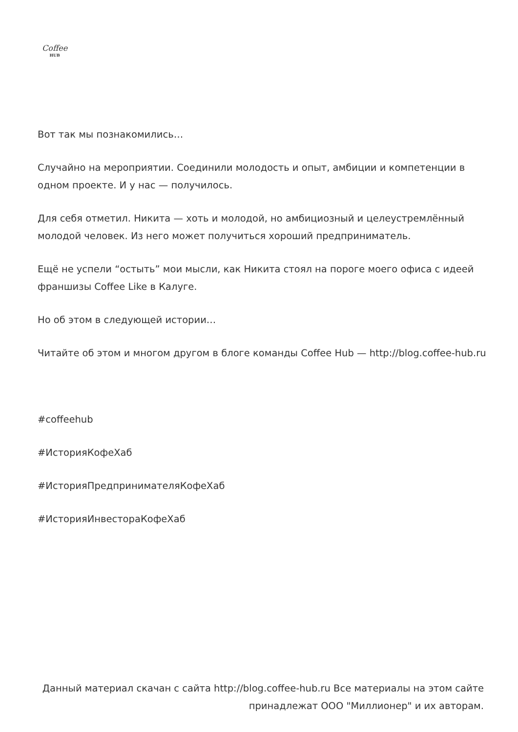Coffee
HUB
Вот так мы познакомились…
Случайно на мероприятии. Соединили молодость и опыт, амбиции и компетенции в одном проекте. И у нас — получилось.
Для себя отметил. Никита — хоть и молодой, но амбициозный и целеустремлённый молодой человек. Из него может получиться хороший предприниматель.
Ещё не успели “остыть” мои мысли, как Никита стоял на пороге моего офиса с идеей франшизы Coffee Like в Калуге.
Но об этом в следующей истории…
Читайте об этом и многом другом в блоге команды Coffee Hub — http://blog.coffee-hub.ru
#coffeehub
#ИсторияКофеХаб
#ИсторияПредпринимателяКофеХаб
#ИсторияИнвестораКофеХаб
Данный материал скачан с сайта http://blog.coffee-hub.ru Все материалы на этом сайте принадлежат ООО "Миллионер" и их авторам.